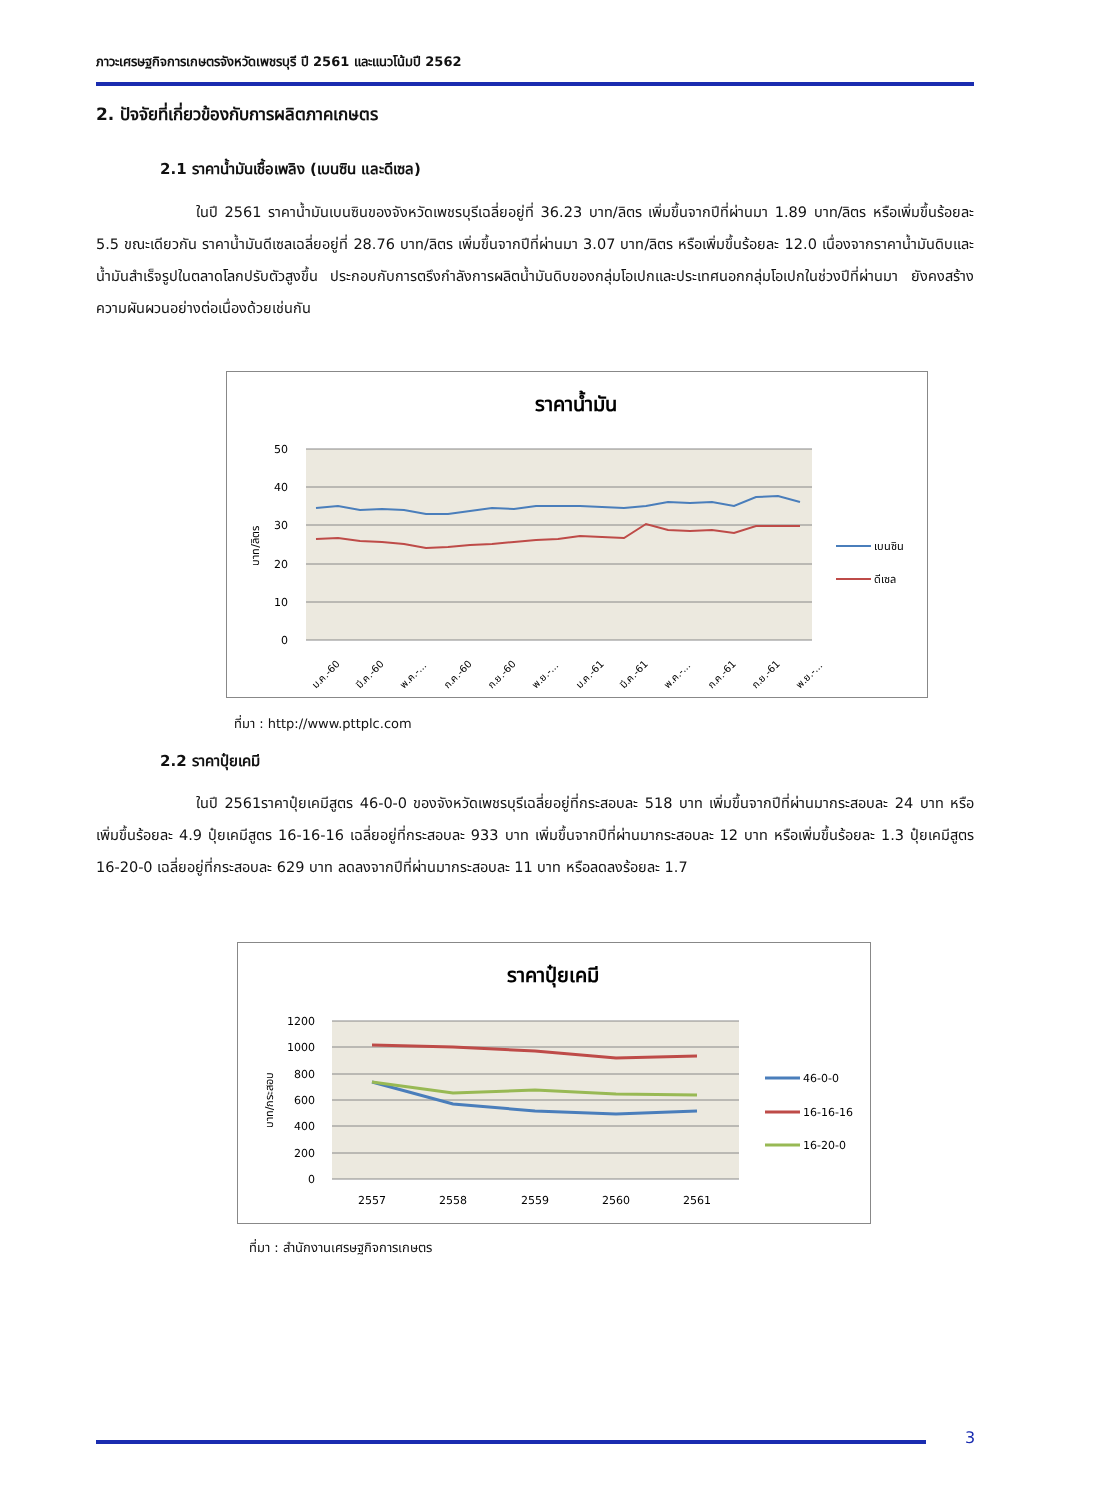ภาวะเศรษฐกิจการเกษตรจังหวัดเพชรบุรี ปี 2561 และแนวโน้มปี 2562
2. ปัจจัยที่เกี่ยวข้องกับการผลิตภาคเกษตร
2.1 ราคาน้ำมันเชื้อเพลิง (เบนซิน และดีเซล)
ในปี 2561 ราคาน้ำมันเบนซินของจังหวัดเพชรบุรีเฉลี่ยอยู่ที่ 36.23 บาท/ลิตร เพิ่มขึ้นจากปีที่ผ่านมา 1.89 บาท/ลิตร หรือเพิ่มขึ้นร้อยละ 5.5 ขณะเดียวกัน ราคาน้ำมันดีเซลเฉลี่ยอยู่ที่ 28.76 บาท/ลิตร เพิ่มขึ้นจากปีที่ผ่านมา 3.07 บาท/ลิตร หรือเพิ่มขึ้นร้อยละ 12.0 เนื่องจากราคาน้ำมันดิบและน้ำมันสำเร็จรูปในตลาดโลกปรับตัวสูงขึ้น ประกอบกับการตรึงกำลังการผลิตน้ำมันดิบของกลุ่มโอเปกและประเทศนอกกลุ่มโอเปกในช่วงปีที่ผ่านมา ยังคงสร้างความผันผวนอย่างต่อเนื่องด้วยเช่นกัน
ราคาน้ำมัน
50
40
30
20
10
0
บาท/ลิตร
ม.ค.-60
มี.ค.-60
พ.ค.-...
ก.ค.-60
ก.ย.-60
พ.ย.-...
ม.ค.-61
มี.ค.-61
พ.ค.-...
ก.ค.-61
ก.ย.-61
พ.ย.-...
เบนซิน
ดีเซล
ที่มา : http://www.pttplc.com
2.2 ราคาปุ๋ยเคมี
ในปี 2561ราคาปุ๋ยเคมีสูตร 46-0-0 ของจังหวัดเพชรบุรีเฉลี่ยอยู่ที่กระสอบละ 518 บาท เพิ่มขึ้นจากปีที่ผ่านมากระสอบละ 24 บาท หรือเพิ่มขึ้นร้อยละ 4.9 ปุ๋ยเคมีสูตร 16-16-16 เฉลี่ยอยู่ที่กระสอบละ 933 บาท เพิ่มขึ้นจากปีที่ผ่านมากระสอบละ 12 บาท หรือเพิ่มขึ้นร้อยละ 1.3 ปุ๋ยเคมีสูตร 16-20-0 เฉลี่ยอยู่ที่กระสอบละ 629 บาท ลดลงจากปีที่ผ่านมากระสอบละ 11 บาท หรือลดลงร้อยละ 1.7
ราคาปุ๋ยเคมี
1200
1000
800
600
400
200
0
บาท/กระสอบ
2557
2558
2559
2560
2561
46-0-0
16-16-16
16-20-0
ที่มา : สำนักงานเศรษฐกิจการเกษตร
3